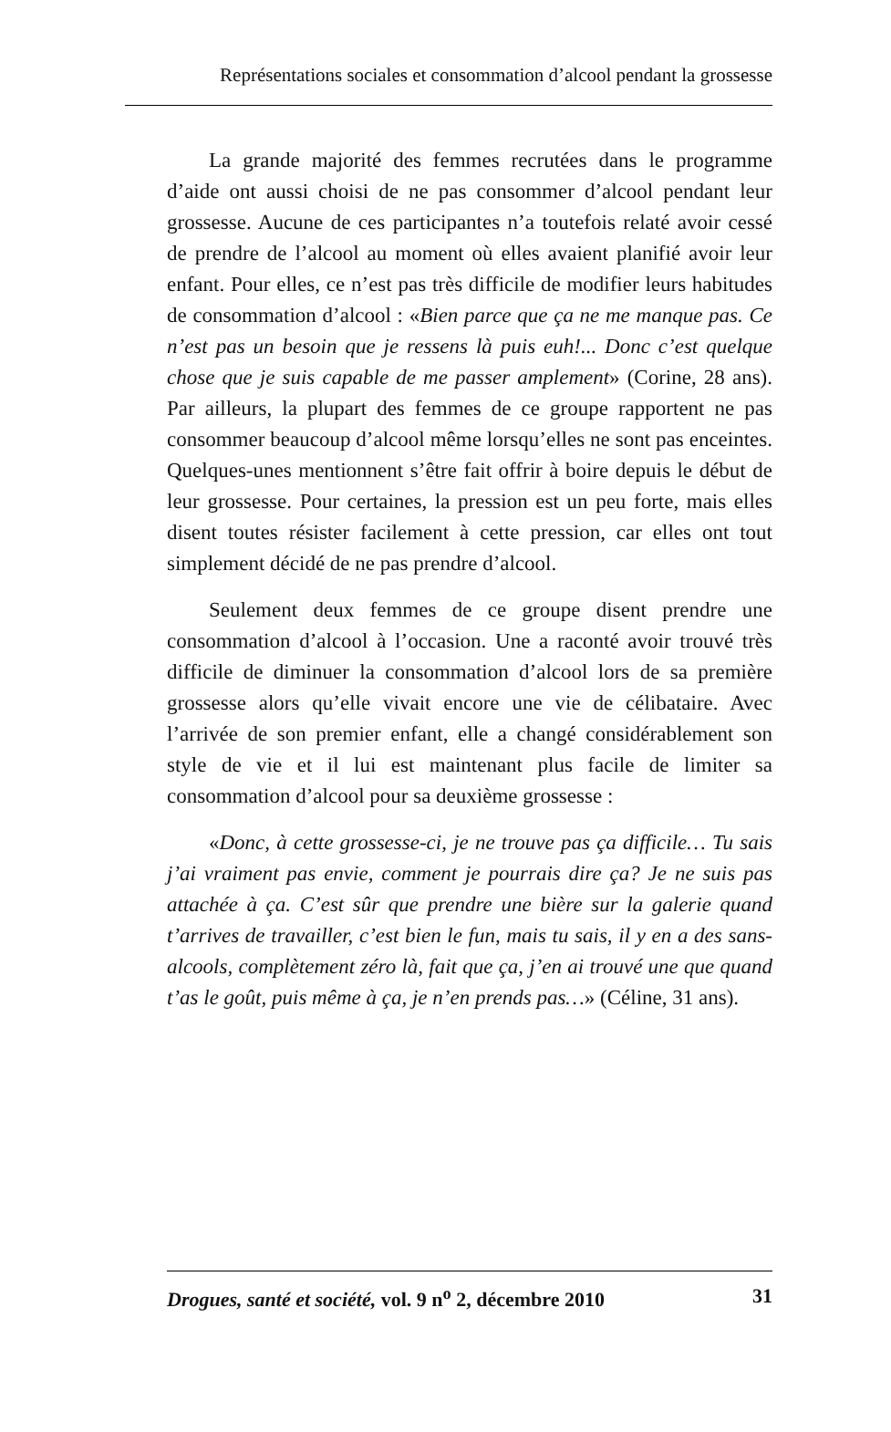Représentations sociales et consommation d’alcool pendant la grossesse
La grande majorité des femmes recrutées dans le programme d’aide ont aussi choisi de ne pas consommer d’alcool pendant leur grossesse. Aucune de ces participantes n’a toutefois relaté avoir cessé de prendre de l’alcool au moment où elles avaient planifié avoir leur enfant. Pour elles, ce n’est pas très difficile de modifier leurs habitudes de consommation d’alcool : «Bien parce que ça ne me manque pas. Ce n’est pas un besoin que je ressens là puis euh!... Donc c’est quelque chose que je suis capable de me passer amplement» (Corine, 28 ans). Par ailleurs, la plupart des femmes de ce groupe rapportent ne pas consommer beaucoup d’alcool même lorsqu’elles ne sont pas enceintes. Quelques-unes mentionnent s’être fait offrir à boire depuis le début de leur grossesse. Pour certaines, la pression est un peu forte, mais elles disent toutes résister facilement à cette pression, car elles ont tout simplement décidé de ne pas prendre d’alcool.
Seulement deux femmes de ce groupe disent prendre une consommation d’alcool à l’occasion. Une a raconté avoir trouvé très difficile de diminuer la consommation d’alcool lors de sa première grossesse alors qu’elle vivait encore une vie de célibataire. Avec l’arrivée de son premier enfant, elle a changé considérablement son style de vie et il lui est maintenant plus facile de limiter sa consommation d’alcool pour sa deuxième grossesse :
«Donc, à cette grossesse-ci, je ne trouve pas ça difficile… Tu sais j’ai vraiment pas envie, comment je pourrais dire ça? Je ne suis pas attachée à ça. C’est sûr que prendre une bière sur la galerie quand t’arrives de travailler, c’est bien le fun, mais tu sais, il y en a des sans-alcools, complètement zéro là, fait que ça, j’en ai trouvé une que quand t’as le goût, puis même à ça, je n’en prends pas…» (Céline, 31 ans).
Drogues, santé et société, vol. 9 n<sup>o</sup> 2, décembre 2010 31